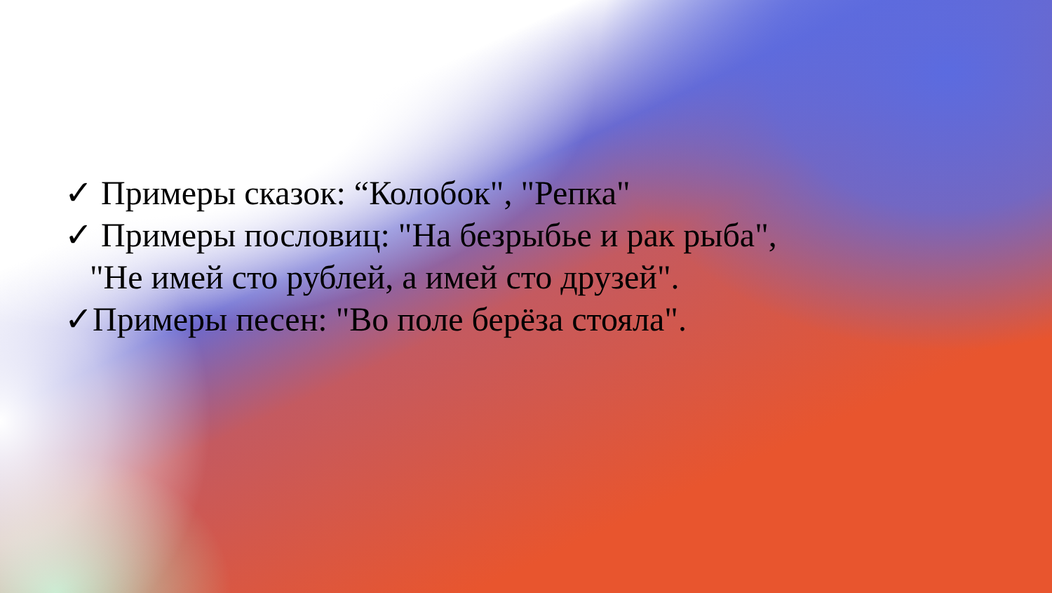✓ Примеры сказок: “Колобок", "Репка"
✓ Примеры пословиц: "На безрыбье и рак рыба",
"Не имей сто рублей, а имей сто друзей".
✓Примеры песен: "Во поле берёза стояла".